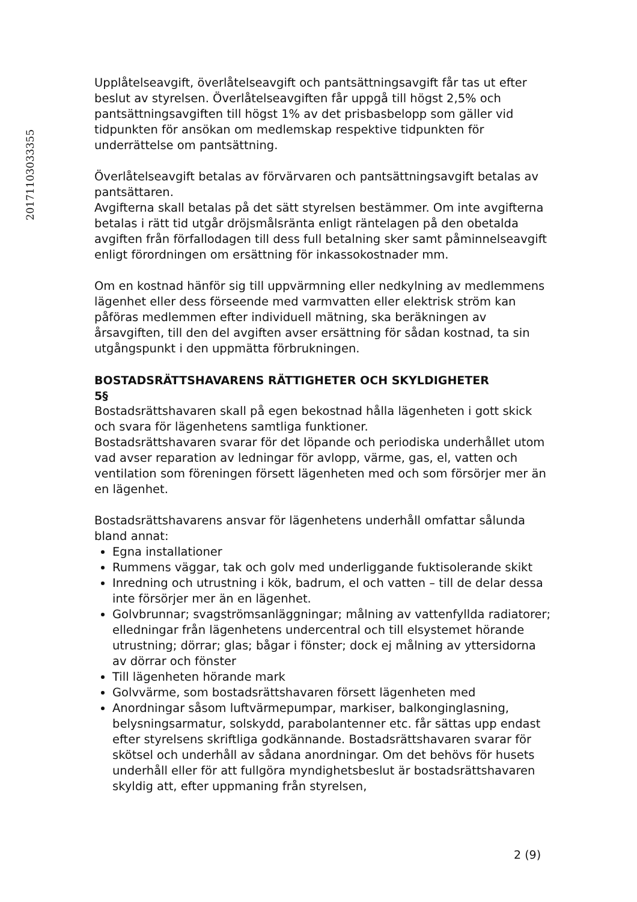20171103033355
Upplåtelseavgift, överlåtelseavgift och pantsättningsavgift får tas ut efter beslut av styrelsen. Överlåtelseavgiften får uppgå till högst 2,5% och pantsättningsavgiften till högst 1% av det prisbasbelopp som gäller vid tidpunkten för ansökan om medlemskap respektive tidpunkten för underrättelse om pantsättning.
Överlåtelseavgift betalas av förvärvaren och pantsättningsavgift betalas av pantsättaren.
Avgifterna skall betalas på det sätt styrelsen bestämmer. Om inte avgifterna betalas i rätt tid utgår dröjsmålsränta enligt räntelagen på den obetalda avgiften från förfallodagen till dess full betalning sker samt påminnelseavgift enligt förordningen om ersättning för inkassokostnader mm.
Om en kostnad hänför sig till uppvärmning eller nedkylning av medlemmens lägenhet eller dess förseende med varmvatten eller elektrisk ström kan påföras medlemmen efter individuell mätning, ska beräkningen av årsavgiften, till den del avgiften avser ersättning för sådan kostnad, ta sin utgångspunkt i den uppmätta förbrukningen.
BOSTADSRÄTTSHAVARENS RÄTTIGHETER OCH SKYLDIGHETER
5§
Bostadsrättshavaren skall på egen bekostnad hålla lägenheten i gott skick och svara för lägenhetens samtliga funktioner.
Bostadsrättshavaren svarar för det löpande och periodiska underhållet utom vad avser reparation av ledningar för avlopp, värme, gas, el, vatten och ventilation som föreningen försett lägenheten med och som försörjer mer än en lägenhet.
Bostadsrättshavarens ansvar för lägenhetens underhåll omfattar sålunda bland annat:
Egna installationer
Rummens väggar, tak och golv med underliggande fuktisolerande skikt
Inredning och utrustning i kök, badrum, el och vatten – till de delar dessa inte försörjer mer än en lägenhet.
Golvbrunnar; svagströmsanläggningar; målning av vattenfyllda radiatorer; elledningar från lägenhetens undercentral och till elsystemet hörande utrustning; dörrar; glas; bågar i fönster; dock ej målning av yttersidorna av dörrar och fönster
Till lägenheten hörande mark
Golvvärme, som bostadsrättshavaren försett lägenheten med
Anordningar såsom luftvärmepumpar, markiser, balkonginglasning, belysningsarmatur, solskydd, parabolantenner etc. får sättas upp endast efter styrelsens skriftliga godkännande. Bostadsrättshavaren svarar för skötsel och underhåll av sådana anordningar. Om det behövs för husets underhåll eller för att fullgöra myndighetsbeslut är bostadsrättshavaren skyldig att, efter uppmaning från styrelsen,
2 (9)